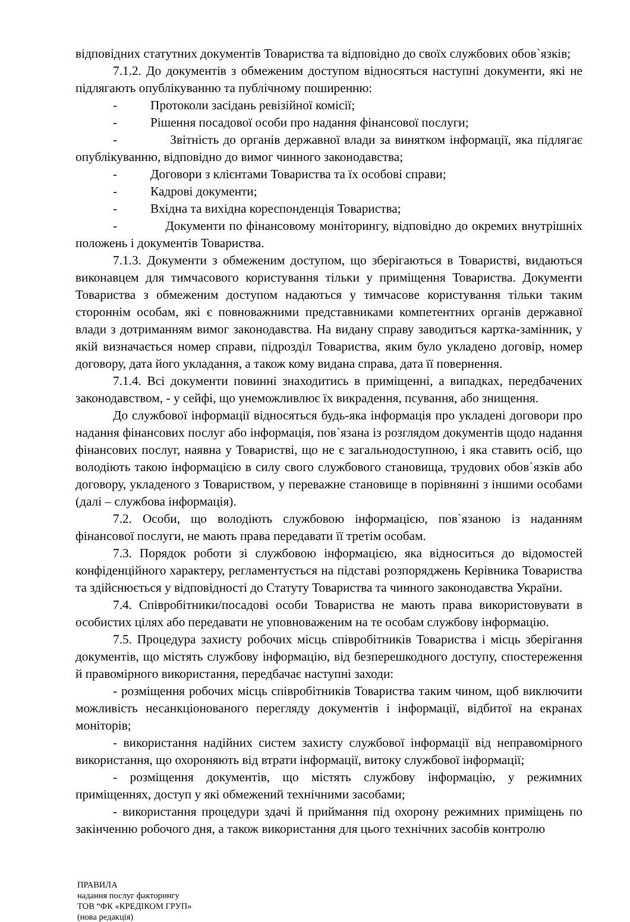відповідних статутних документів Товариства та відповідно до своїх службових обов`язків;
7.1.2. До документів з обмеженим доступом відносяться наступні документи, які не підлягають опублікуванню та публічному поширенню:
- Протоколи засідань ревізійної комісії;
- Рішення посадової особи про надання фінансової послуги;
- Звітність до органів державної влади за винятком інформації, яка підлягає опублікуванню, відповідно до вимог чинного законодавства;
- Договори з клієнтами Товариства та їх особові справи;
- Кадрові документи;
- Вхідна та вихідна кореспонденція Товариства;
- Документи по фінансовому моніторингу, відповідно до окремих внутрішніх положень і документів Товариства.
7.1.3. Документи з обмеженим доступом, що зберігаються в Товаристві, видаються виконавцем для тимчасового користування тільки у приміщення Товариства. Документи Товариства з обмеженим доступом надаються у тимчасове користування тільки таким стороннім особам, які є повноважними представниками компетентних органів державної влади з дотриманням вимог законодавства. На видану справу заводиться картка-замінник, у якій визначається номер справи, підрозділ Товариства, яким було укладено договір, номер договору, дата його укладання, а також кому видана справа, дата її повернення.
7.1.4. Всі документи повинні знаходитись в приміщенні, а випадках, передбачених законодавством, - у сейфі, що унеможливлює їх викрадення, псування, або знищення.
До службової інформації відносяться будь-яка інформація про укладені договори про надання фінансових послуг або інформація, пов`язана із розглядом документів щодо надання фінансових послуг, наявна у Товаристві, що не є загальнодоступною, і яка ставить осіб, що володіють такою інформацією в силу свого службового становища, трудових обов`язків або договору, укладеного з Товариством, у переважне становище в порівнянні з іншими особами (далі – службова інформація).
7.2. Особи, що володіють службовою інформацією, пов`язаною із наданням фінансової послуги, не мають права передавати її третім особам.
7.3. Порядок роботи зі службовою інформацією, яка відноситься до відомостей конфіденційного характеру, регламентується на підставі розпоряджень Керівника Товариства та здійснюється у відповідності до Статуту Товариства та чинного законодавства України.
7.4. Співробітники/посадові особи Товариства не мають права використовувати в особистих цілях або передавати не уповноваженим на те особам службову інформацію.
7.5. Процедура захисту робочих місць співробітників Товариства і місць зберігання документів, що містять службову інформацію, від безперешкодного доступу, спостереження й правомірного використання, передбачає наступні заходи:
- розміщення робочих місць співробітників Товариства таким чином, щоб виключити можливість несанкціонованого перегляду документів і інформації, відбитої на екранах моніторів;
- використання надійних систем захисту службової інформації від неправомірного використання, що охороняють від втрати інформації, витоку службової інформації;
- розміщення документів, що містять службову інформацію, у режимних приміщеннях, доступ у які обмежений технічними засобами;
- використання процедури здачі й приймання під охорону режимних приміщень по закінченню робочого дня, а також використання для цього технічних засобів контролю
ПРАВИЛА
надання послуг факторингу
ТОВ “ФК «КРЕДІКОМ ГРУП»
(нова редакція)